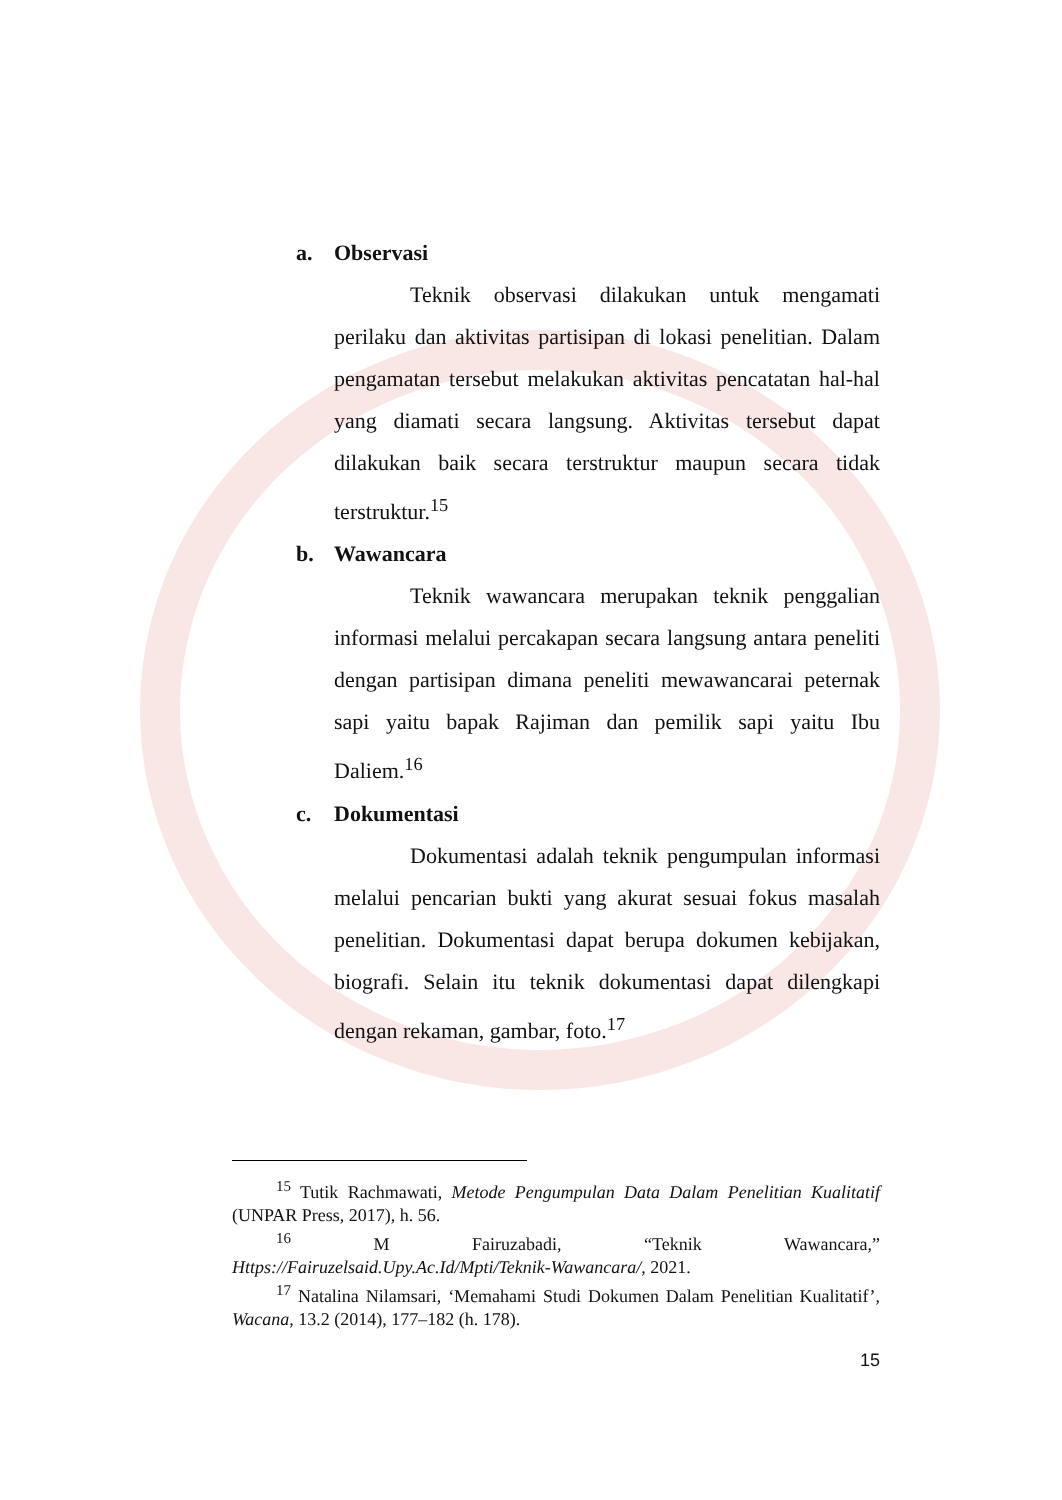a. Observasi
Teknik observasi dilakukan untuk mengamati perilaku dan aktivitas partisipan di lokasi penelitian. Dalam pengamatan tersebut melakukan aktivitas pencatatan hal-hal yang diamati secara langsung. Aktivitas tersebut dapat dilakukan baik secara terstruktur maupun secara tidak terstruktur.<sup>15</sup>
b. Wawancara
Teknik wawancara merupakan teknik penggalian informasi melalui percakapan secara langsung antara peneliti dengan partisipan dimana peneliti mewawancarai peternak sapi yaitu bapak Rajiman dan pemilik sapi yaitu Ibu Daliem.<sup>16</sup>
c. Dokumentasi
Dokumentasi adalah teknik pengumpulan informasi melalui pencarian bukti yang akurat sesuai fokus masalah penelitian. Dokumentasi dapat berupa dokumen kebijakan, biografi. Selain itu teknik dokumentasi dapat dilengkapi dengan rekaman, gambar, foto.<sup>17</sup>
<sup>15</sup> Tutik Rachmawati, Metode Pengumpulan Data Dalam Penelitian Kualitatif (UNPAR Press, 2017), h. 56.
<sup>16</sup> M Fairuzabadi, “Teknik Wawancara,” Https://Fairuzelsaid.Upy.Ac.Id/Mpti/Teknik-Wawancara/, 2021.
<sup>17</sup> Natalina Nilamsari, ‘Memahami Studi Dokumen Dalam Penelitian Kualitatif’, Wacana, 13.2 (2014), 177–182 (h. 178).
15